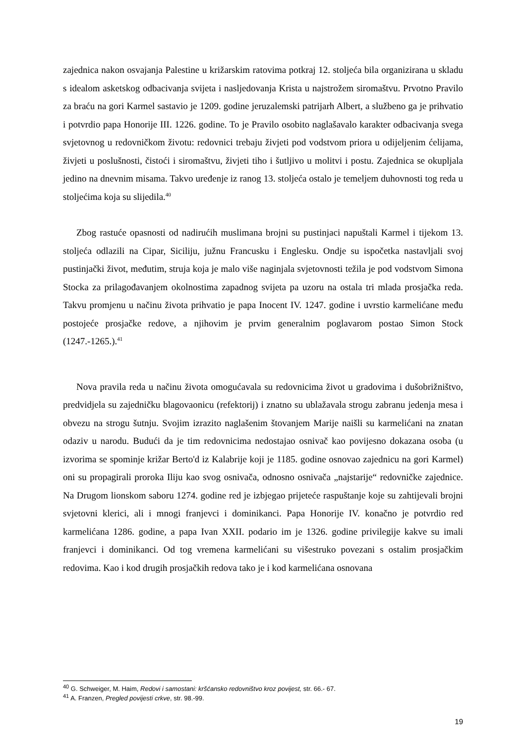zajednica nakon osvajanja Palestine u križarskim ratovima potkraj 12. stoljeća bila organizirana u skladu s idealom asketskog odbacivanja svijeta i nasljedovanja Krista u najstrožem siromaštvu. Prvotno Pravilo za braću na gori Karmel sastavio je 1209. godine jeruzalemski patrijarh Albert, a službeno ga je prihvatio i potvrdio papa Honorije III. 1226. godine. To je Pravilo osobito naglašavalo karakter odbacivanja svega svjetovnog u redovničkom životu: redovnici trebaju živjeti pod vodstvom priora u odijeljenim ćelijama, živjeti u poslušnosti, čistoći i siromaštvu, živjeti tiho i šutljivo u molitvi i postu. Zajednica se okupljala jedino na dnevnim misama. Takvo uređenje iz ranog 13. stoljeća ostalo je temeljem duhovnosti tog reda u stoljećima koja su slijedila.<sup>40</sup>
Zbog rastuće opasnosti od nadirućih muslimana brojni su pustinjaci napuštali Karmel i tijekom 13. stoljeća odlazili na Cipar, Siciliju, južnu Francusku i Englesku. Ondje su ispočetka nastavljali svoj pustinjački život, međutim, struja koja je malo više naginjala svjetovnosti težila je pod vodstvom Simona Stocka za prilagođavanjem okolnostima zapadnog svijeta pa uzoru na ostala tri mlada prosjačka reda. Takvu promjenu u načinu života prihvatio je papa Inocent IV. 1247. godine i uvrstio karmelićane među postojeće prosjačke redove, a njihovim je prvim generalnim poglavarom postao Simon Stock (1247.-1265.).<sup>41</sup>
Nova pravila reda u načinu života omogućavala su redovnicima život u gradovima i dušobrižništvo, predvidjela su zajedničku blagovaonicu (refektorij) i znatno su ublažavala strogu zabranu jedenja mesa i obvezu na strogu šutnju. Svojim izrazito naglašenim štovanjem Marije naišli su karmelićani na znatan odaziv u narodu. Budući da je tim redovnicima nedostajao osnivač kao povijesno dokazana osoba (u izvorima se spominje križar Berto'd iz Kalabrije koji je 1185. godine osnovao zajednicu na gori Karmel) oni su propagirali proroka Iliju kao svog osnivača, odnosno osnivača „najstarije“ redovničke zajednice. Na Drugom lionskom saboru 1274. godine red je izbjegao prijeteće raspuštanje koje su zahtijevali brojni svjetovni klerici, ali i mnogi franjevci i dominikanci. Papa Honorije IV. konačno je potvrdio red karmelićana 1286. godine, a papa Ivan XXII. podario im je 1326. godine privilegije kakve su imali franjevci i dominikanci. Od tog vremena karmelićani su višestruko povezani s ostalim prosjačkim redovima. Kao i kod drugih prosjačkih redova tako je i kod karmelićana osnovana
<sup>40</sup> G. Schweiger, M. Haim, Redovi i samostani: kršćansko redovništvo kroz povijest, str. 66.- 67.
<sup>41</sup> A. Franzen, Pregled povijesti crkve, str. 98.-99.
19